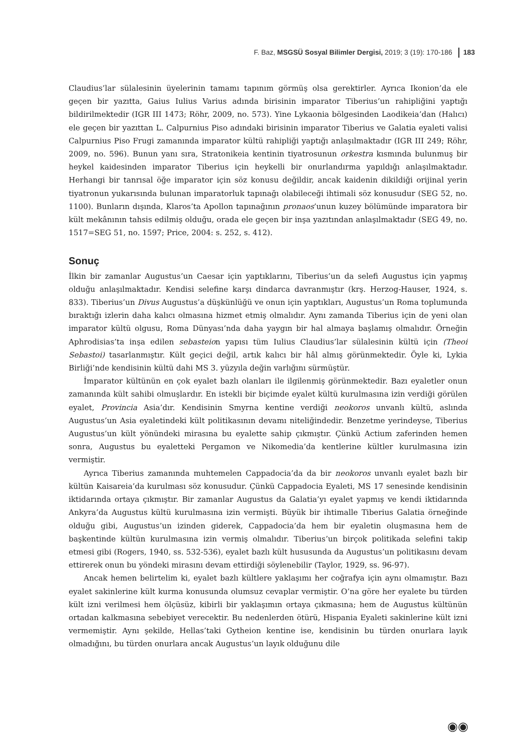F. Baz, MSGSÜ Sosyal Bilimler Dergisi, 2019; 3 (19): 170-186 183
Claudius’lar sülalesinin üyelerinin tamamı tapınım görmüş olsa gerektirler. Ayrıca Ikonion’da ele geçen bir yazıtta, Gaius Iulius Varius adında birisinin imparator Tiberius’un rahipliğini yaptığı bildirilmektedir (IGR III 1473; Röhr, 2009, no. 573). Yine Lykaonia bölgesinden Laodikeia’dan (Halıcı) ele geçen bir yazıttan L. Calpurnius Piso adındaki birisinin imparator Tiberius ve Galatia eyaleti valisi Calpurnius Piso Frugi zamanında imparator kültü rahipliği yaptığı anlaşılmaktadır (IGR III 249; Röhr, 2009, no. 596). Bunun yanı sıra, Stratonikeia kentinin tiyatrosunun orkestra kısmında bulunmuş bir heykel kaidesinden imparator Tiberius için heykelli bir onurlandırma yapıldığı anlaşılmaktadır. Herhangi bir tanrısal öğe imparator için söz konusu değildir, ancak kaidenin dikildiği orijinal yerin tiyatronun yukarısında bulunan imparatorluk tapınağı olabileceği ihtimali söz konusudur (SEG 52, no. 1100). Bunların dışında, Klaros’ta Apollon tapınağının pronaos’unun kuzey bölümünde imparatora bir kült mekânının tahsis edilmiş olduğu, orada ele geçen bir inşa yazıtından anlaşılmaktadır (SEG 49, no. 1517=SEG 51, no. 1597; Price, 2004: s. 252, s. 412).
Sonuç
İlkin bir zamanlar Augustus’un Caesar için yaptıklarını, Tiberius’un da selefi Augustus için yapmış olduğu anlaşılmaktadır. Kendisi selefine karşı dindarca davranmıştır (krş. Herzog-Hauser, 1924, s. 833). Tiberius’un Divus Augustus’a düşkünlüğü ve onun için yaptıkları, Augustus’un Roma toplumunda bıraktığı izlerin daha kalıcı olmasına hizmet etmiş olmalıdır. Aynı zamanda Tiberius için de yeni olan imparator kültü olgusu, Roma Dünyası’nda daha yaygın bir hal almaya başlamış olmalıdır. Örneğin Aphrodisias’ta inşa edilen sebasteion yapısı tüm Iulius Claudius’lar sülalesinin kültü için (Theoi Sebastoi) tasarlanmıştır. Kült geçici değil, artık kalıcı bir hâl almış görünmektedir. Öyle ki, Lykia Birliği’nde kendisinin kültü dahi MS 3. yüzyıla değin varlığını sürmüştür.
İmparator kültünün en çok eyalet bazlı olanları ile ilgilenmiş görünmektedir. Bazı eyaletler onun zamanında kült sahibi olmuşlardır. En istekli bir biçimde eyalet kültü kurulmasına izin verdiği görülen eyalet, Provincia Asia’dır. Kendisinin Smyrna kentine verdiği neokoros unvanlı kültü, aslında Augustus’un Asia eyaletindeki kült politikasının devamı niteliğindedir. Benzetme yerindeyse, Tiberius Augustus’un kült yönündeki mirasına bu eyalette sahip çıkmıştır. Çünkü Actium zaferinden hemen sonra, Augustus bu eyaletteki Pergamon ve Nikomedia’da kentlerine kültler kurulmasına izin vermiştir.
Ayrıca Tiberius zamanında muhtemelen Cappadocia’da da bir neokoros unvanlı eyalet bazlı bir kültün Kaisareia’da kurulması söz konusudur. Çünkü Cappadocia Eyaleti, MS 17 senesinde kendisinin iktidarında ortaya çıkmıştır. Bir zamanlar Augustus da Galatia’yı eyalet yapmış ve kendi iktidarında Ankyra’da Augustus kültü kurulmasına izin vermişti. Büyük bir ihtimalle Tiberius Galatia örneğinde olduğu gibi, Augustus’un izinden giderek, Cappadocia’da hem bir eyaletin oluşmasına hem de başkentinde kültün kurulmasına izin vermiş olmalıdır. Tiberius’un birçok politikada selefini takip etmesi gibi (Rogers, 1940, ss. 532-536), eyalet bazlı kült hususunda da Augustus’un politikasını devam ettirerek onun bu yöndeki mirasını devam ettirdiği söylenebilir (Taylor, 1929, ss. 96-97).
Ancak hemen belirtelim ki, eyalet bazlı kültlere yaklaşımı her coğrafya için aynı olmamıştır. Bazı eyalet sakinlerine kült kurma konusunda olumsuz cevaplar vermiştir. O’na göre her eyalete bu türden kült izni verilmesi hem ölçüsüz, kibirli bir yaklaşımın ortaya çıkmasına; hem de Augustus kültünün ortadan kalkmasına sebebiyet verecektir. Bu nedenlerden ötürü, Hispania Eyaleti sakinlerine kült izni vermemiştir. Aynı şekilde, Hellas’taki Gytheion kentine ise, kendisinin bu türden onurlara layık olmadığını, bu türden onurlara ancak Augustus’un layık olduğunu dile
◉◉